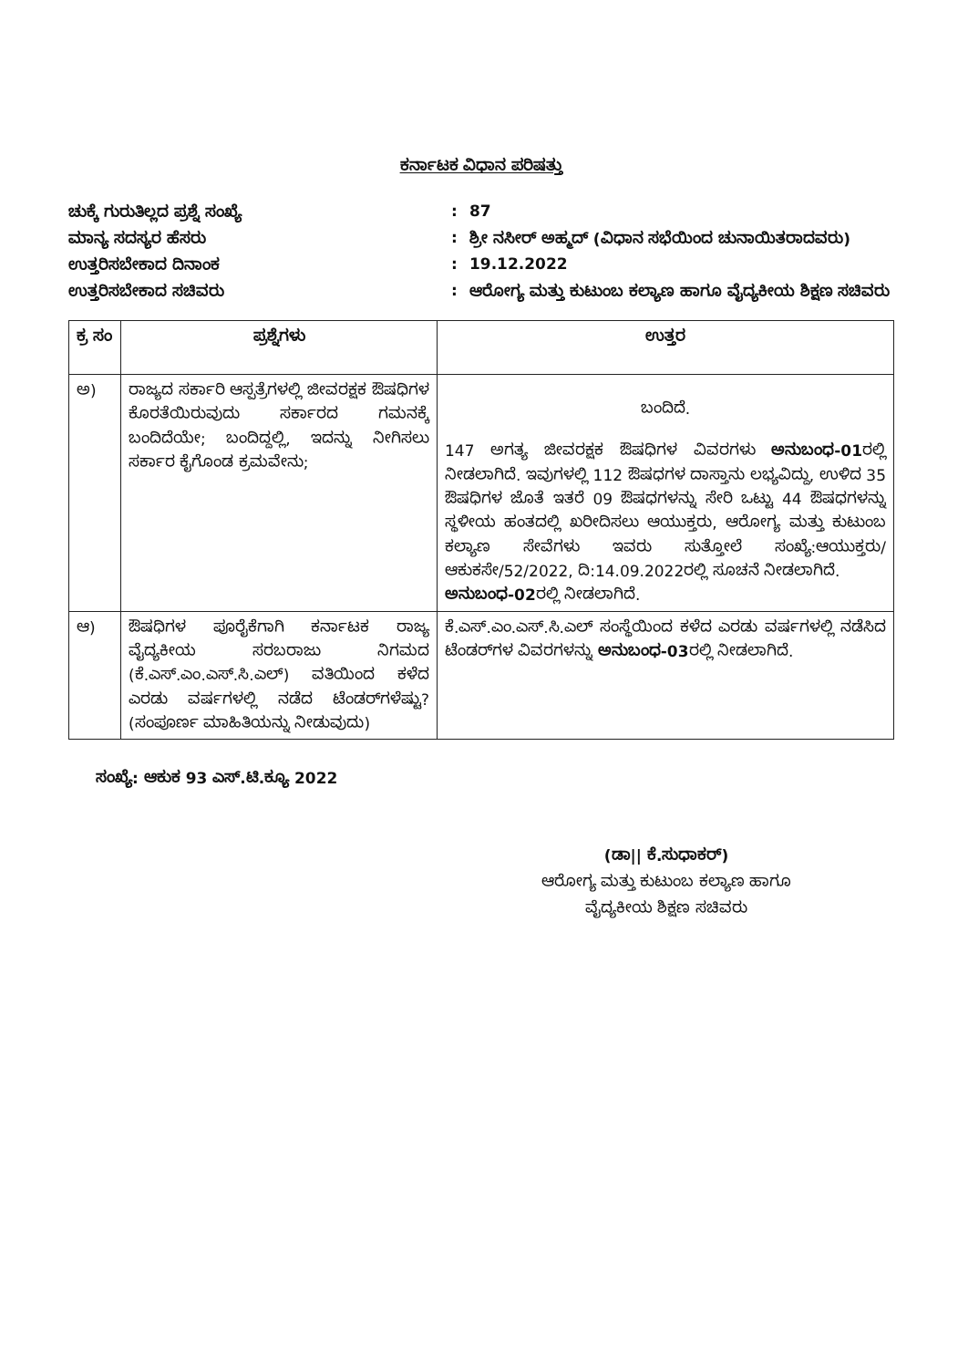ಕರ್ನಾಟಕ ವಿಧಾನ ಪರಿಷತ್ತು
ಚುಕ್ಕೆ ಗುರುತಿಲ್ಲದ ಪ್ರಶ್ನೆ ಸಂಖ್ಯೆ
:
87
ಮಾನ್ಯ ಸದಸ್ಯರ ಹೆಸರು
:
ಶ್ರೀ ನಸೀರ್ ಅಹ್ಮದ್ (ವಿಧಾನ ಸಭೆಯಿಂದ ಚುನಾಯಿತರಾದವರು)
ಉತ್ತರಿಸಬೇಕಾದ ದಿನಾಂಕ
:
19.12.2022
ಉತ್ತರಿಸಬೇಕಾದ ಸಚಿವರು
:
ಆರೋಗ್ಯ ಮತ್ತು ಕುಟುಂಬ ಕಲ್ಯಾಣ ಹಾಗೂ ವೈದ್ಯಕೀಯ ಶಿಕ್ಷಣ ಸಚಿವರು
| ಕ್ರ ಸಂ | ಪ್ರಶ್ನೆಗಳು | ಉತ್ತರ |
| --- | --- | --- |
| ಅ) | ರಾಜ್ಯದ ಸರ್ಕಾರಿ ಆಸ್ಪತ್ರೆಗಳಲ್ಲಿ ಜೀವರಕ್ಷಕ ಔಷಧಿಗಳ ಕೊರತೆಯಿರುವುದು ಸರ್ಕಾರದ ಗಮನಕ್ಕೆ ಬಂದಿದೆಯೇ; ಬಂದಿದ್ದಲ್ಲಿ, ಇದನ್ನು ನೀಗಿಸಲು ಸರ್ಕಾರ ಕೈಗೊಂಡ ಕ್ರಮವೇನು; | ಬಂದಿದೆ. 147 ಅಗತ್ಯ ಜೀವರಕ್ಷಕ ಔಷಧಿಗಳ ವಿವರಗಳು ಅನುಬಂಧ-01 ರಲ್ಲಿ ನೀಡಲಾಗಿದೆ. ಇವುಗಳಲ್ಲಿ 112 ಔಷಧಗಳ ದಾಸ್ತಾನು ಲಭ್ಯವಿದ್ದು, ಉಳಿದ 35 ಔಷಧಿಗಳ ಜೊತೆ ಇತರೆ 09 ಔಷಧಗಳನ್ನು ಸೇರಿ ಒಟ್ಟು 44 ಔಷಧಗಳನ್ನು ಸ್ಥಳೀಯ ಹಂತದಲ್ಲಿ ಖರೀದಿಸಲು ಆಯುಕ್ತರು, ಆರೋಗ್ಯ ಮತ್ತು ಕುಟುಂಬ ಕಲ್ಯಾಣ ಸೇವೆಗಳು ಇವರು ಸುತ್ತೋಲೆ ಸಂಖ್ಯೆ:ಆಯುಕ್ತರು/ ಆಕುಕಸೇ/52/2022, ದಿ:14.09.2022ರಲ್ಲಿ ಸೂಚನೆ ನೀಡಲಾಗಿದೆ. ಅನುಬಂಧ-02 ರಲ್ಲಿ ನೀಡಲಾಗಿದೆ. |
| ಆ) | ಔಷಧಿಗಳ ಪೂರೈಕೆಗಾಗಿ ಕರ್ನಾಟಕ ರಾಜ್ಯ ವೈದ್ಯಕೀಯ ಸರಬರಾಜು ನಿಗಮದ (ಕೆ.ಎಸ್.ಎಂ.ಎಸ್.ಸಿ.ಎಲ್) ವತಿಯಿಂದ ಕಳೆದ ಎರಡು ವರ್ಷಗಳಲ್ಲಿ ನಡೆದ ಟೆಂಡರ್‌ಗಳೆಷ್ಟು? (ಸಂಪೂರ್ಣ ಮಾಹಿತಿಯನ್ನು ನೀಡುವುದು) | ಕೆ.ಎಸ್.ಎಂ.ಎಸ್.ಸಿ.ಎಲ್ ಸಂಸ್ಥೆಯಿಂದ ಕಳೆದ ಎರಡು ವರ್ಷಗಳಲ್ಲಿ ನಡೆಸಿದ ಟೆಂಡರ್‌ಗಳ ವಿವರಗಳನ್ನು ಅನುಬಂಧ-03 ರಲ್ಲಿ ನೀಡಲಾಗಿದೆ. |
ಸಂಖ್ಯೆ: ಆಕುಕ 93 ಎಸ್.ಟಿ.ಕ್ಯೂ 2022
(ಡಾ|| ಕೆ.ಸುಧಾಕರ್)
ಆರೋಗ್ಯ ಮತ್ತು ಕುಟುಂಬ ಕಲ್ಯಾಣ ಹಾಗೂ
ವೈದ್ಯಕೀಯ ಶಿಕ್ಷಣ ಸಚಿವರು